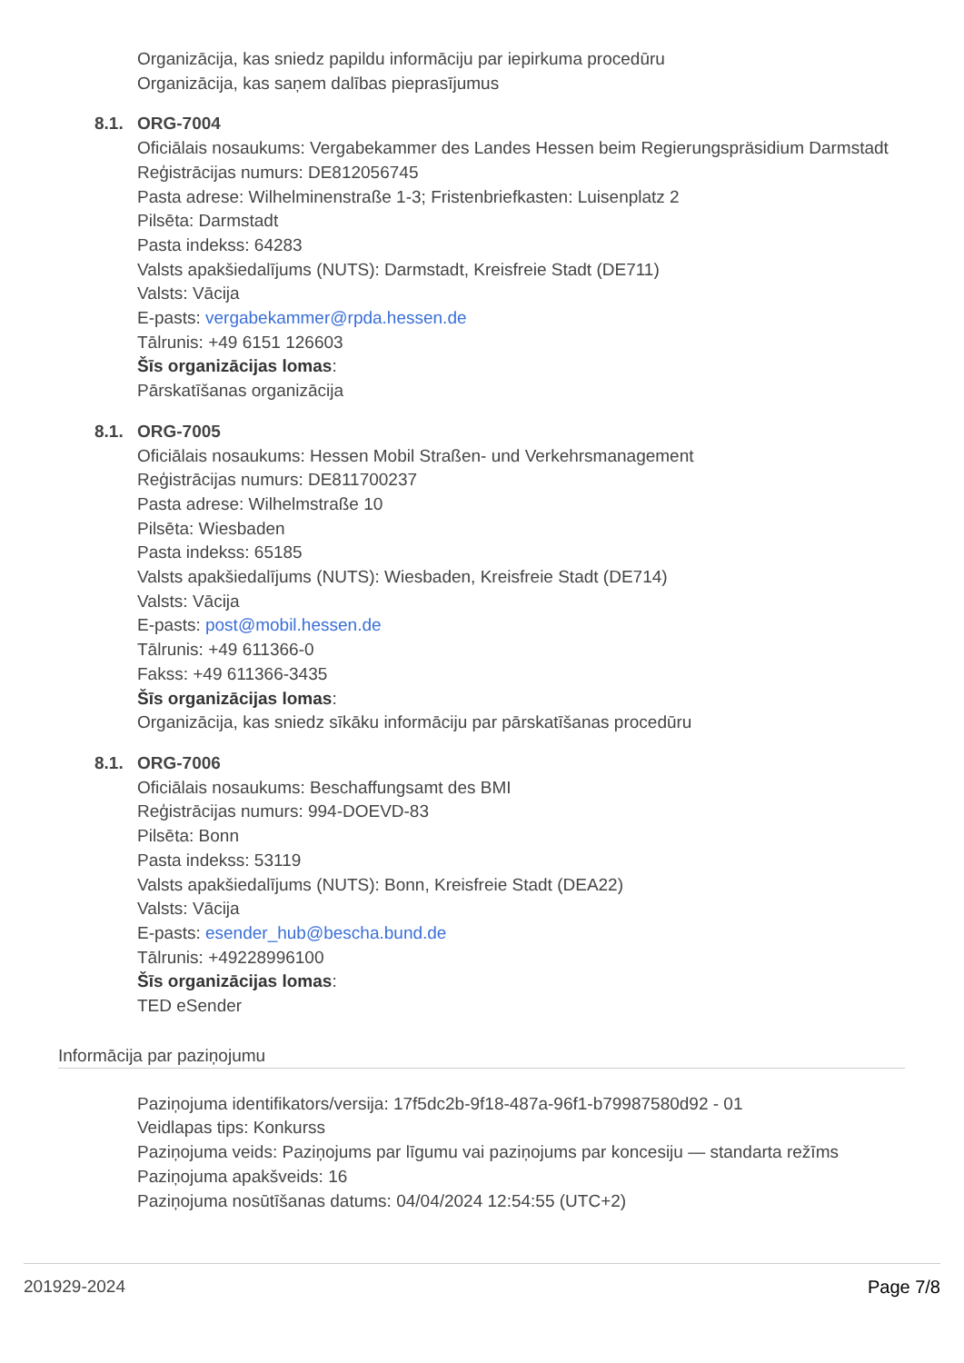Organizācija, kas sniedz papildu informāciju par iepirkuma procedūru
Organizācija, kas saņem dalības pieprasījumus
8.1. ORG-7004
Oficiālais nosaukums: Vergabekammer des Landes Hessen beim Regierungspräsidium Darmstadt
Reģistrācijas numurs: DE812056745
Pasta adrese: Wilhelminenstraße 1-3; Fristenbriefkasten: Luisenplatz 2
Pilsēta: Darmstadt
Pasta indekss: 64283
Valsts apakšiedalījums (NUTS): Darmstadt, Kreisfreie Stadt (DE711)
Valsts: Vācija
E-pasts: vergabekammer@rpda.hessen.de
Tālrunis: +49 6151 126603
Šīs organizācijas lomas:
Pārskatīšanas organizācija
8.1. ORG-7005
Oficiālais nosaukums: Hessen Mobil Straßen- und Verkehrsmanagement
Reģistrācijas numurs: DE811700237
Pasta adrese: Wilhelmstraße 10
Pilsēta: Wiesbaden
Pasta indekss: 65185
Valsts apakšiedalījums (NUTS): Wiesbaden, Kreisfreie Stadt (DE714)
Valsts: Vācija
E-pasts: post@mobil.hessen.de
Tālrunis: +49 611366-0
Fakss: +49 611366-3435
Šīs organizācijas lomas:
Organizācija, kas sniedz sīkāku informāciju par pārskatīšanas procedūru
8.1. ORG-7006
Oficiālais nosaukums: Beschaffungsamt des BMI
Reģistrācijas numurs: 994-DOEVD-83
Pilsēta: Bonn
Pasta indekss: 53119
Valsts apakšiedalījums (NUTS): Bonn, Kreisfreie Stadt (DEA22)
Valsts: Vācija
E-pasts: esender_hub@bescha.bund.de
Tālrunis: +49228996100
Šīs organizācijas lomas:
TED eSender
Informācija par paziņojumu
Paziņojuma identifikators/versija: 17f5dc2b-9f18-487a-96f1-b79987580d92 - 01
Veidlapas tips: Konkurss
Paziņojuma veids: Paziņojums par līgumu vai paziņojums par koncesiju — standarta režīms
Paziņojuma apakšveids: 16
Paziņojuma nosūtīšanas datums: 04/04/2024 12:54:55 (UTC+2)
201929-2024 Page 7/8